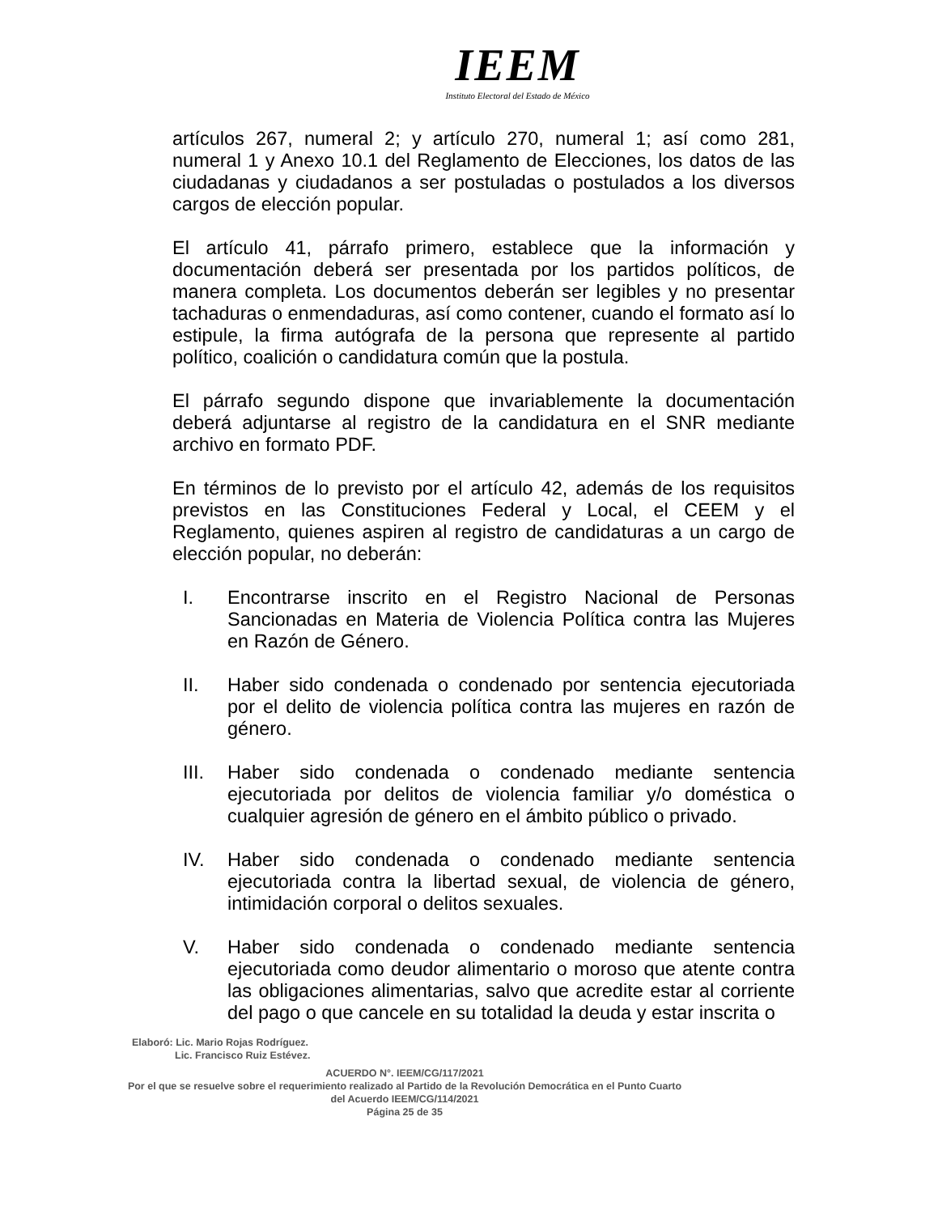IEEM
Instituto Electoral del Estado de México
artículos 267, numeral 2; y artículo 270, numeral 1; así como 281, numeral 1 y Anexo 10.1 del Reglamento de Elecciones, los datos de las ciudadanas y ciudadanos a ser postuladas o postulados a los diversos cargos de elección popular.
El artículo 41, párrafo primero, establece que la información y documentación deberá ser presentada por los partidos políticos, de manera completa. Los documentos deberán ser legibles y no presentar tachaduras o enmendaduras, así como contener, cuando el formato así lo estipule, la firma autógrafa de la persona que represente al partido político, coalición o candidatura común que la postula.
El párrafo segundo dispone que invariablemente la documentación deberá adjuntarse al registro de la candidatura en el SNR mediante archivo en formato PDF.
En términos de lo previsto por el artículo 42, además de los requisitos previstos en las Constituciones Federal y Local, el CEEM y el Reglamento, quienes aspiren al registro de candidaturas a un cargo de elección popular, no deberán:
I. Encontrarse inscrito en el Registro Nacional de Personas Sancionadas en Materia de Violencia Política contra las Mujeres en Razón de Género.
II. Haber sido condenada o condenado por sentencia ejecutoriada por el delito de violencia política contra las mujeres en razón de género.
III. Haber sido condenada o condenado mediante sentencia ejecutoriada por delitos de violencia familiar y/o doméstica o cualquier agresión de género en el ámbito público o privado.
IV. Haber sido condenada o condenado mediante sentencia ejecutoriada contra la libertad sexual, de violencia de género, intimidación corporal o delitos sexuales.
V. Haber sido condenada o condenado mediante sentencia ejecutoriada como deudor alimentario o moroso que atente contra las obligaciones alimentarias, salvo que acredite estar al corriente del pago o que cancele en su totalidad la deuda y estar inscrita o
Elaboró: Lic. Mario Rojas Rodríguez.
Lic. Francisco Ruiz Estévez.
ACUERDO N°. IEEM/CG/117/2021
Por el que se resuelve sobre el requerimiento realizado al Partido de la Revolución Democrática en el Punto Cuarto
del Acuerdo IEEM/CG/114/2021
Página 25 de 35